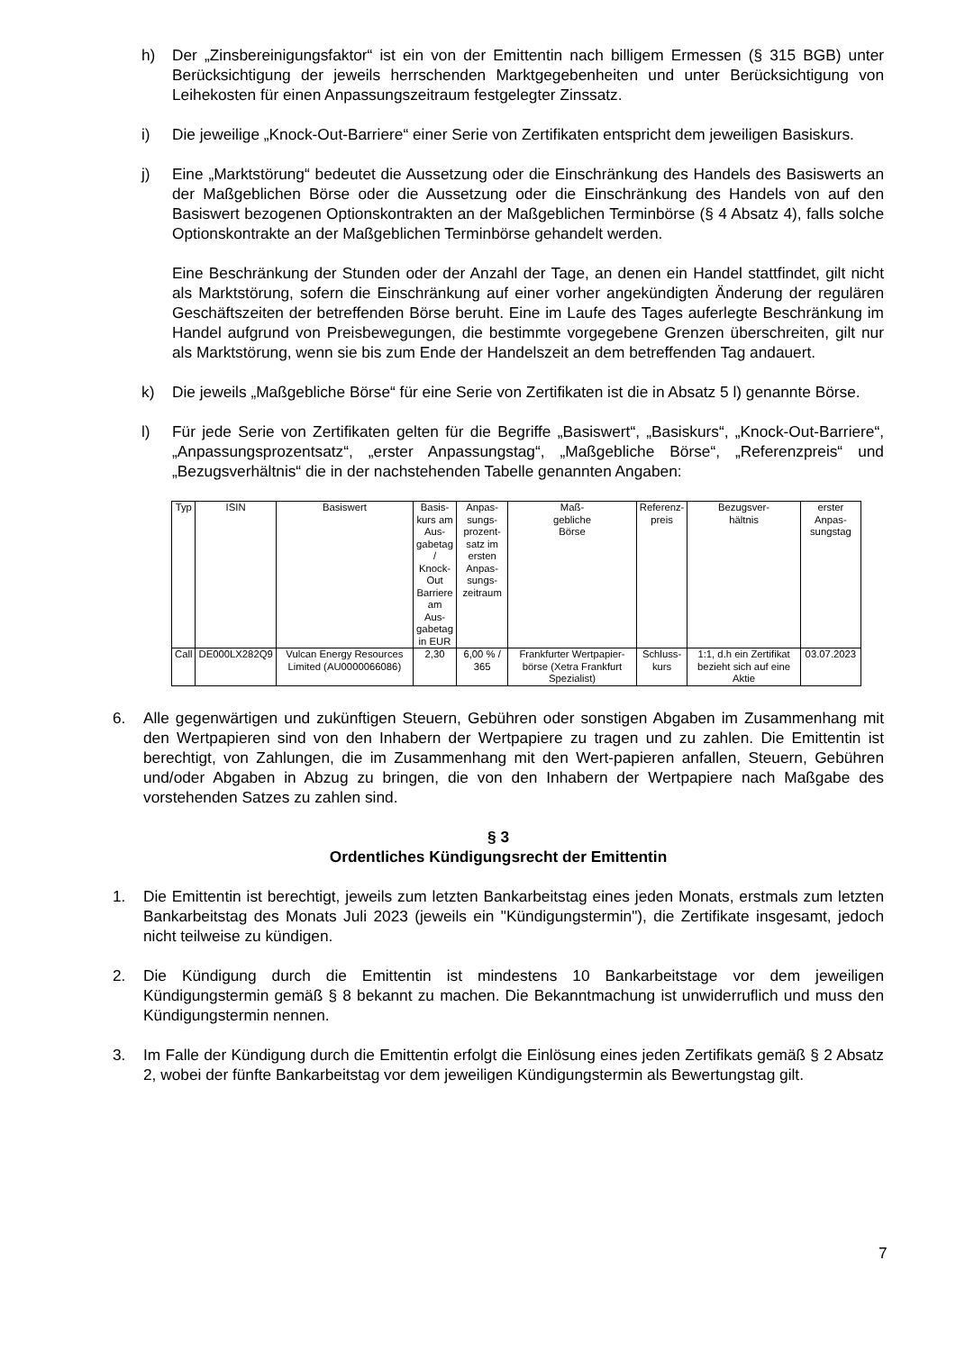h) Der „Zinsbereinigungsfaktor“ ist ein von der Emittentin nach billigem Ermessen (§ 315 BGB) unter Berücksichtigung der jeweils herrschenden Marktgegebenheiten und unter Berücksichtigung von Leihekosten für einen Anpassungszeitraum festgelegter Zinssatz.
i) Die jeweilige „Knock-Out-Barriere“ einer Serie von Zertifikaten entspricht dem jeweiligen Basiskurs.
j) Eine „Marktstörung“ bedeutet die Aussetzung oder die Einschränkung des Handels des Basiswerts an der Maßgeblichen Börse oder die Aussetzung oder die Einschränkung des Handels von auf den Basiswert bezogenen Optionskontrakten an der Maßgeblichen Terminbörse (§ 4 Absatz 4), falls solche Optionskontrakte an der Maßgeblichen Terminbörse gehandelt werden.
Eine Beschränkung der Stunden oder der Anzahl der Tage, an denen ein Handel stattfindet, gilt nicht als Marktstörung, sofern die Einschränkung auf einer vorher angekündigten Änderung der regulären Geschäftszeiten der betreffenden Börse beruht. Eine im Laufe des Tages auferlegte Beschränkung im Handel aufgrund von Preisbewegungen, die bestimmte vorgegebene Grenzen überschreiten, gilt nur als Marktstörung, wenn sie bis zum Ende der Handelszeit an dem betreffenden Tag andauert.
k) Die jeweils „Maßgebliche Börse“ für eine Serie von Zertifikaten ist die in Absatz 5 l) genannte Börse.
l) Für jede Serie von Zertifikaten gelten für die Begriffe „Basiswert“, „Basiskurs“, „Knock-Out-Barriere“, „Anpassungsprozentsatz“, „erster Anpassungstag“, „Maßgebliche Börse“, „Referenzpreis“ und „Bezugsverhältnis“ die in der nachstehenden Tabelle genannten Angaben:
| Typ | ISIN | Basiswert | Basis- kurs am Aus- gabetag / Knock- Out Barriere am Aus- gabetag in EUR | Anpas- sungs- prozent- satz im ersten Anpas- sungs- zeitraum | Maß- gebliche Börse | Referenz- preis | Bezugsver- hältnis | erster Anpas- sungstag |
| --- | --- | --- | --- | --- | --- | --- | --- | --- |
| Call | DE000LX282Q9 | Vulcan Energy Resources Limited (AU0000066086) | 2,30 | 6,00 % / 365 | Frankfurter Wertpapier-börse (Xetra Frankfurt Spezialist) | Schluss- kurs | 1:1, d.h ein Zertifikat bezieht sich auf eine Aktie | 03.07.2023 |
6. Alle gegenwärtigen und zukünftigen Steuern, Gebühren oder sonstigen Abgaben im Zusammenhang mit den Wertpapieren sind von den Inhabern der Wertpapiere zu tragen und zu zahlen. Die Emittentin ist berechtigt, von Zahlungen, die im Zusammenhang mit den Wert-papieren anfallen, Steuern, Gebühren und/oder Abgaben in Abzug zu bringen, die von den Inhabern der Wertpapiere nach Maßgabe des vorstehenden Satzes zu zahlen sind.
§ 3
Ordentliches Kündigungsrecht der Emittentin
1. Die Emittentin ist berechtigt, jeweils zum letzten Bankarbeitstag eines jeden Monats, erstmals zum letzten Bankarbeitstag des Monats Juli 2023 (jeweils ein "Kündigungstermin"), die Zertifikate insgesamt, jedoch nicht teilweise zu kündigen.
2. Die Kündigung durch die Emittentin ist mindestens 10 Bankarbeitstage vor dem jeweiligen Kündigungstermin gemäß § 8 bekannt zu machen. Die Bekanntmachung ist unwiderruflich und muss den Kündigungstermin nennen.
3. Im Falle der Kündigung durch die Emittentin erfolgt die Einlösung eines jeden Zertifikats gemäß § 2 Absatz 2, wobei der fünfte Bankarbeitstag vor dem jeweiligen Kündigungstermin als Bewertungstag gilt.
7